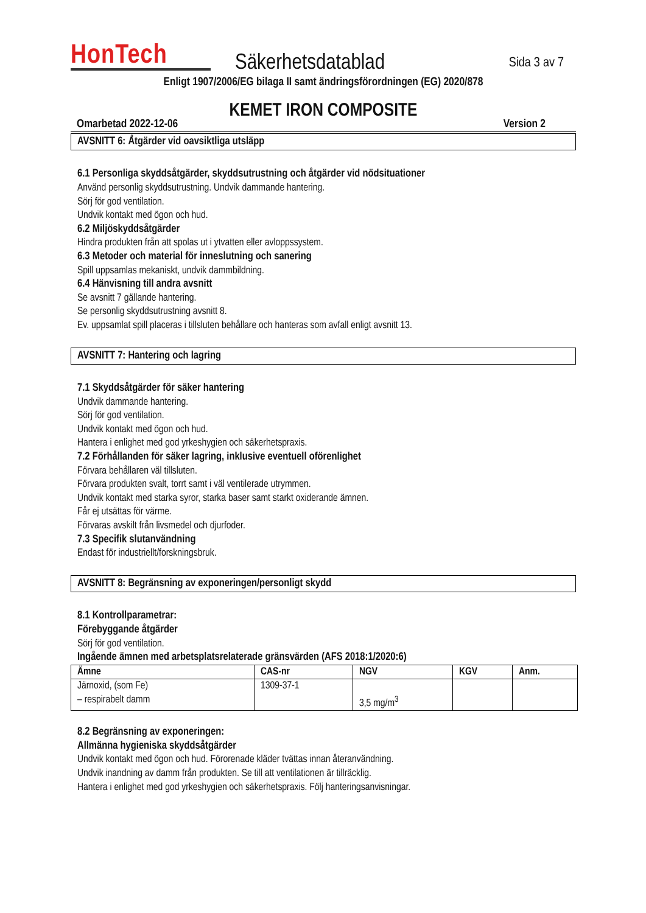HonTech
Säkerhetsdatablad
Sida 3 av 7
Enligt 1907/2006/EG bilaga II samt ändringsförordningen (EG) 2020/878
KEMET IRON COMPOSITE
Omarbetad 2022-12-06 Version 2
AVSNITT 6: Åtgärder vid oavsiktliga utsläpp
6.1 Personliga skyddsåtgärder, skyddsutrustning och åtgärder vid nödsituationer
Använd personlig skyddsutrustning. Undvik dammande hantering.
Sörj för god ventilation.
Undvik kontakt med ögon och hud.
6.2 Miljöskyddsåtgärder
Hindra produkten från att spolas ut i ytvatten eller avloppssystem.
6.3 Metoder och material för inneslutning och sanering
Spill uppsamlas mekaniskt, undvik dammbildning.
6.4 Hänvisning till andra avsnitt
Se avsnitt 7 gällande hantering.
Se personlig skyddsutrustning avsnitt 8.
Ev. uppsamlat spill placeras i tillsluten behållare och hanteras som avfall enligt avsnitt 13.
AVSNITT 7: Hantering och lagring
7.1 Skyddsåtgärder för säker hantering
Undvik dammande hantering.
Sörj för god ventilation.
Undvik kontakt med ögon och hud.
Hantera i enlighet med god yrkeshygien och säkerhetspraxis.
7.2 Förhållanden för säker lagring, inklusive eventuell oförenlighet
Förvara behållaren väl tillsluten.
Förvara produkten svalt, torrt samt i väl ventilerade utrymmen.
Undvik kontakt med starka syror, starka baser samt starkt oxiderande ämnen.
Får ej utsättas för värme.
Förvaras avskilt från livsmedel och djurfoder.
7.3 Specifik slutanvändning
Endast för industriellt/forskningsbruk.
AVSNITT 8: Begränsning av exponeringen/personligt skydd
8.1 Kontrollparametrar:
Förebyggande åtgärder
Sörj för god ventilation.
Ingående ämnen med arbetsplatsrelaterade gränsvärden (AFS 2018:1/2020:6)
| Ämne | CAS-nr | NGV | KGV | Anm. |
| --- | --- | --- | --- | --- |
| Järnoxid, (som Fe) – respirabelt damm | 1309-37-1 | 3,5 mg/m<sup>3</sup> | | |
8.2 Begränsning av exponeringen:
Allmänna hygieniska skyddsåtgärder
Undvik kontakt med ögon och hud. Förorenade kläder tvättas innan återanvändning.
Undvik inandning av damm från produkten. Se till att ventilationen är tillräcklig.
Hantera i enlighet med god yrkeshygien och säkerhetspraxis. Följ hanteringsanvisningar.